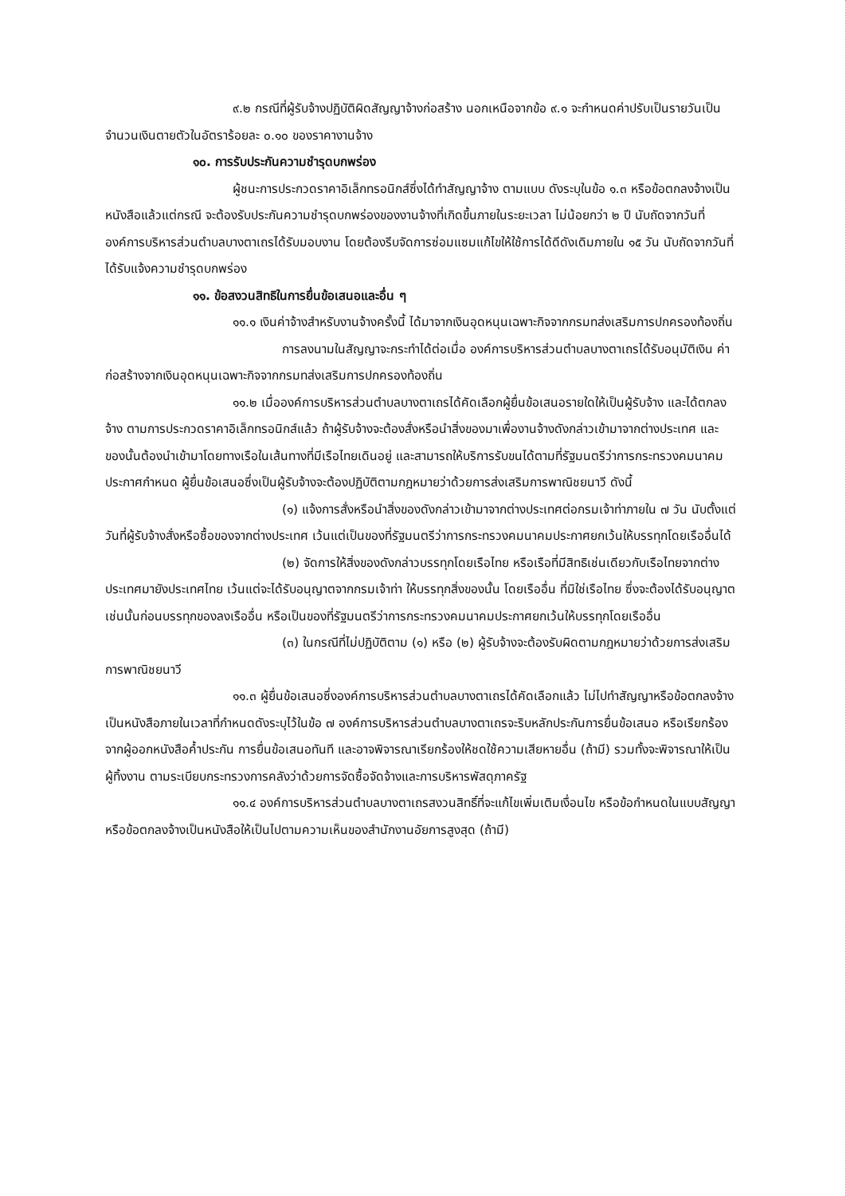๙.๒ กรณีที่ผู้รับจ้างปฏิบัติผิดสัญญาจ้างก่อสร้าง นอกเหนือจากข้อ ๙.๑ จะกำหนดค่าปรับเป็นรายวันเป็นจำนวนเงินตายตัวในอัตราร้อยละ ๐.๑๐ ของราคางานจ้าง
๑๐. การรับประกันความชำรุดบกพร่อง
ผู้ชนะการประกวดราคาอิเล็กทรอนิกส์ซึ่งได้ทำสัญญาจ้าง ตามแบบ ดังระบุในข้อ ๑.๓ หรือข้อตกลงจ้างเป็นหนังสือแล้วแต่กรณี จะต้องรับประกันความชำรุดบกพร่องของงานจ้างที่เกิดขึ้นภายในระยะเวลา ไม่น้อยกว่า ๒ ปี นับถัดจากวันที่องค์การบริหารส่วนตำบลบางตาเถรได้รับมอบงาน โดยต้องรีบจัดการซ่อมแซมแก้ไขให้ใช้การได้ดีดังเดิมภายใน ๑๕ วัน นับถัดจากวันที่ได้รับแจ้งความชำรุดบกพร่อง
๑๑. ข้อสงวนสิทธิในการยื่นข้อเสนอและอื่น ๆ
๑๑.๑ เงินค่าจ้างสำหรับงานจ้างครั้งนี้ ได้มาจากเงินอุดหนุนเฉพาะกิจจากกรมทส่งเสริมการปกครองท้องถิ่น
การลงนามในสัญญาจะกระทำได้ต่อเมื่อ องค์การบริหารส่วนตำบลบางตาเถรได้รับอนุมัติเงิน ค่าก่อสร้างจากเงินอุดหนุนเฉพาะกิจจากกรมทส่งเสริมการปกครองท้องถิ่น
๑๑.๒ เมื่อองค์การบริหารส่วนตำบลบางตาเถรได้คัดเลือกผู้ยื่นข้อเสนอรายใดให้เป็นผู้รับจ้าง และได้ตกลงจ้าง ตามการประกวดราคาอิเล็กทรอนิกส์แล้ว ถ้าผู้รับจ้างจะต้องสั่งหรือนำสิ่งของมาเพื่องานจ้างดังกล่าวเข้ามาจากต่างประเทศ และของนั้นต้องนำเข้ามาโดยทางเรือในเส้นทางที่มีเรือไทยเดินอยู่ และสามารถให้บริการรับขนได้ตามที่รัฐมนตรีว่าการกระทรวงคมนาคมประกาศกำหนด ผู้ยื่นข้อเสนอซึ่งเป็นผู้รับจ้างจะต้องปฏิบัติตามกฎหมายว่าด้วยการส่งเสริมการพาณิชยนาวี ดังนี้
(๑) แจ้งการสั่งหรือนำสิ่งของดังกล่าวเข้ามาจากต่างประเทศต่อกรมเจ้าท่าภายใน ๗ วัน นับตั้งแต่วันที่ผู้รับจ้างสั่งหรือซื้อของจากต่างประเทศ เว้นแต่เป็นของที่รัฐมนตรีว่าการกระทรวงคมนาคมประกาศยกเว้นให้บรรทุกโดยเรืออื่นได้
(๒) จัดการให้สิ่งของดังกล่าวบรรทุกโดยเรือไทย หรือเรือที่มีสิทธิเช่นเดียวกับเรือไทยจากต่างประเทศมายังประเทศไทย เว้นแต่จะได้รับอนุญาตจากกรมเจ้าท่า ให้บรรทุกสิ่งของนั้น โดยเรืออื่น ที่มิใช่เรือไทย ซึ่งจะต้องได้รับอนุญาตเช่นนั้นก่อนบรรทุกของลงเรืออื่น หรือเป็นของที่รัฐมนตรีว่าการกระทรวงคมนาคมประกาศยกเว้นให้บรรทุกโดยเรืออื่น
(๓) ในกรณีที่ไม่ปฏิบัติตาม (๑) หรือ (๒) ผู้รับจ้างจะต้องรับผิดตามกฎหมายว่าด้วยการส่งเสริมการพาณิชยนาวี
๑๑.๓ ผู้ยื่นข้อเสนอซึ่งองค์การบริหารส่วนตำบลบางตาเถรได้คัดเลือกแล้ว ไม่ไปทำสัญญาหรือข้อตกลงจ้างเป็นหนังสือภายในเวลาที่กำหนดดังระบุไว้ในข้อ ๗ องค์การบริหารส่วนตำบลบางตาเถรจะริบหลักประกันการยื่นข้อเสนอ หรือเรียกร้องจากผู้ออกหนังสือค้ำประกัน การยื่นข้อเสนอทันที และอาจพิจารณาเรียกร้องให้ชดใช้ความเสียหายอื่น (ถ้ามี) รวมทั้งจะพิจารณาให้เป็นผู้ทิ้งงาน ตามระเบียบกระทรวงการคลังว่าด้วยการจัดซื้อจัดจ้างและการบริหารพัสดุภาครัฐ
๑๑.๔ องค์การบริหารส่วนตำบลบางตาเถรสงวนสิทธิ์ที่จะแก้ไขเพิ่มเติมเงื่อนไข หรือข้อกำหนดในแบบสัญญาหรือข้อตกลงจ้างเป็นหนังสือให้เป็นไปตามความเห็นของสำนักงานอัยการสูงสุด (ถ้ามี)